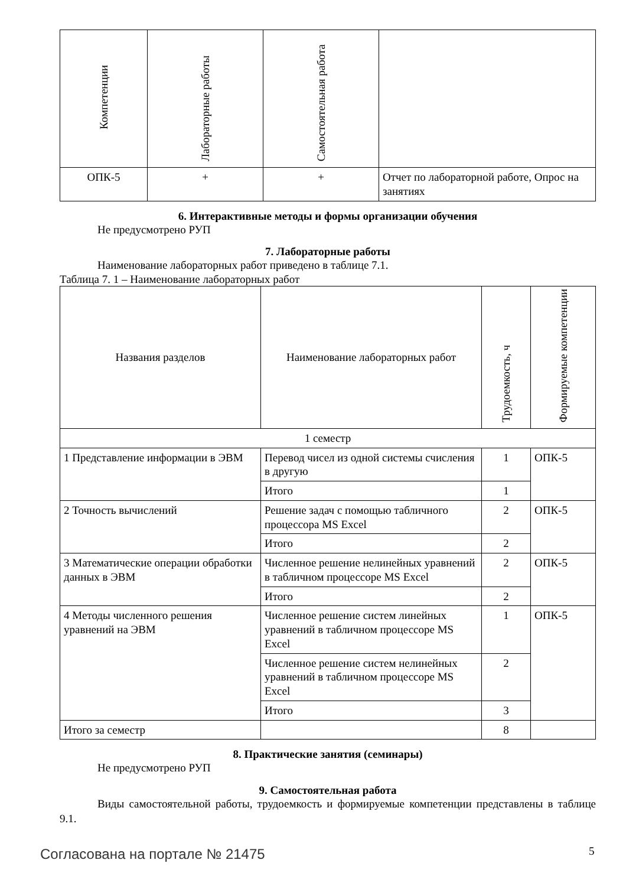| Компетенции | Лабораторные работы | Самостоятельная работа | |
| --- | --- | --- | --- |
| ОПК-5 | + | + | Отчет по лабораторной работе, Опрос на занятиях |
6. Интерактивные методы и формы организации обучения
Не предусмотрено РУП
7. Лабораторные работы
Наименование лабораторных работ приведено в таблице 7.1.
Таблица 7. 1 – Наименование лабораторных работ
| Названия разделов | Наименование лабораторных работ | Трудоемкость, ч | Формируемые компетенции |
| --- | --- | --- | --- |
| 1 семестр | | | |
| 1 Представление информации в ЭВМ | Перевод чисел из одной системы счисления в другую | 1 | ОПК-5 |
| | Итого | 1 | |
| 2 Точность вычислений | Решение задач с помощью табличного процессора MS Excel | 2 | ОПК-5 |
| | Итого | 2 | |
| 3 Математические операции обработки данных в ЭВМ | Численное решение нелинейных уравнений в табличном процессоре MS Excel | 2 | ОПК-5 |
| | Итого | 2 | |
| 4 Методы численного решения уравнений на ЭВМ | Численное решение систем линейных уравнений в табличном процессоре MS Excel | 1 | ОПК-5 |
| | Численное решение систем нелинейных уравнений в табличном процессоре MS Excel | 2 | |
| | Итого | 3 | |
| Итого за семестр | | 8 | |
8. Практические занятия (семинары)
Не предусмотрено РУП
9. Самостоятельная работа
Виды самостоятельной работы, трудоемкость и формируемые компетенции представлены в таблице 9.1.
Согласована на портале № 21475 5